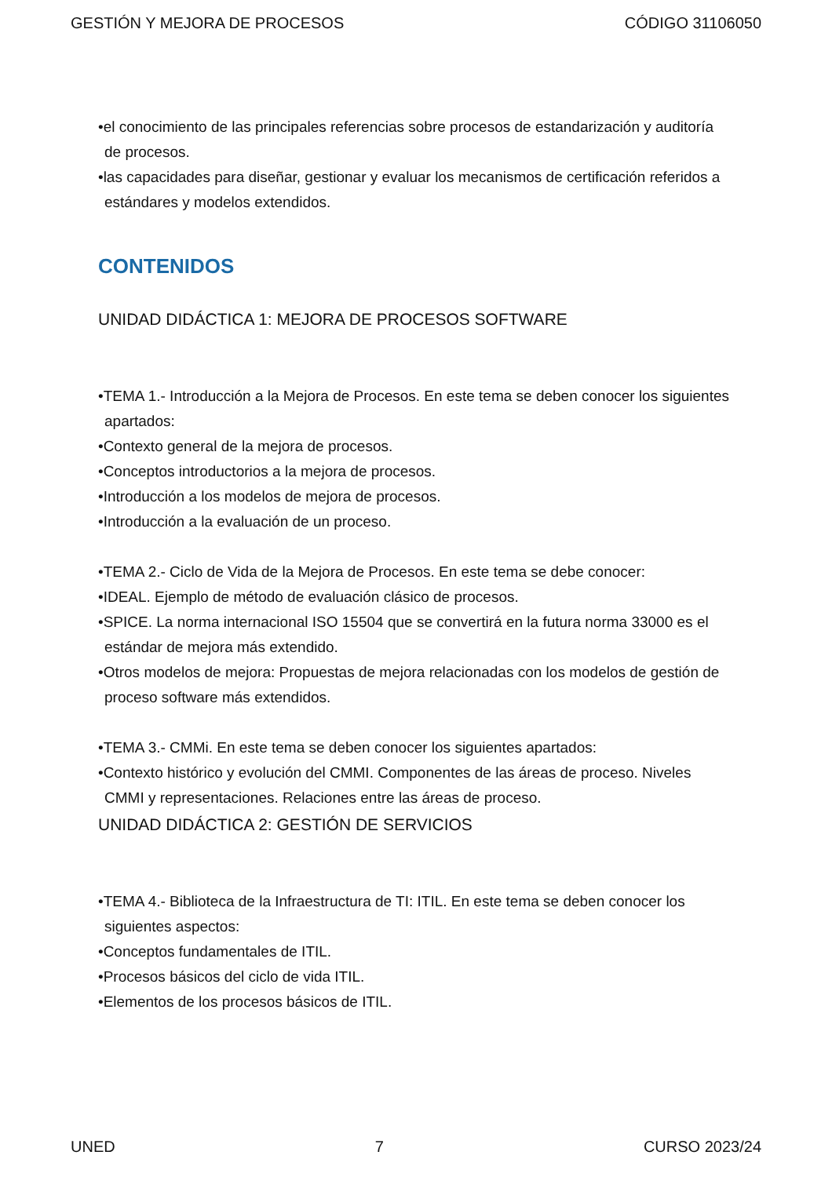GESTIÓN Y MEJORA DE PROCESOS CÓDIGO 31106050
•el conocimiento de las principales referencias sobre procesos de estandarización y auditoría de procesos.
•las capacidades para diseñar, gestionar y evaluar los mecanismos de certificación referidos a estándares y modelos extendidos.
CONTENIDOS
UNIDAD DIDÁCTICA 1: MEJORA DE PROCESOS SOFTWARE
•TEMA 1.- Introducción a la Mejora de Procesos. En este tema se deben conocer los siguientes apartados:
•Contexto general de la mejora de procesos.
•Conceptos introductorios a la mejora de procesos.
•Introducción a los modelos de mejora de procesos.
•Introducción a la evaluación de un proceso.
•TEMA 2.- Ciclo de Vida de la Mejora de Procesos. En este tema se debe conocer:
•IDEAL. Ejemplo de método de evaluación clásico de procesos.
•SPICE. La norma internacional ISO 15504 que se convertirá en la futura norma 33000 es el estándar de mejora más extendido.
•Otros modelos de mejora: Propuestas de mejora relacionadas con los modelos de gestión de proceso software más extendidos.
•TEMA 3.- CMMi. En este tema se deben conocer los siguientes apartados:
•Contexto histórico y evolución del CMMI. Componentes de las áreas de proceso. Niveles CMMI y representaciones. Relaciones entre las áreas de proceso.
UNIDAD DIDÁCTICA 2: GESTIÓN DE SERVICIOS
•TEMA 4.- Biblioteca de la Infraestructura de TI: ITIL. En este tema se deben conocer los siguientes aspectos:
•Conceptos fundamentales de ITIL.
•Procesos básicos del ciclo de vida ITIL.
•Elementos de los procesos básicos de ITIL.
UNED 7 CURSO 2023/24